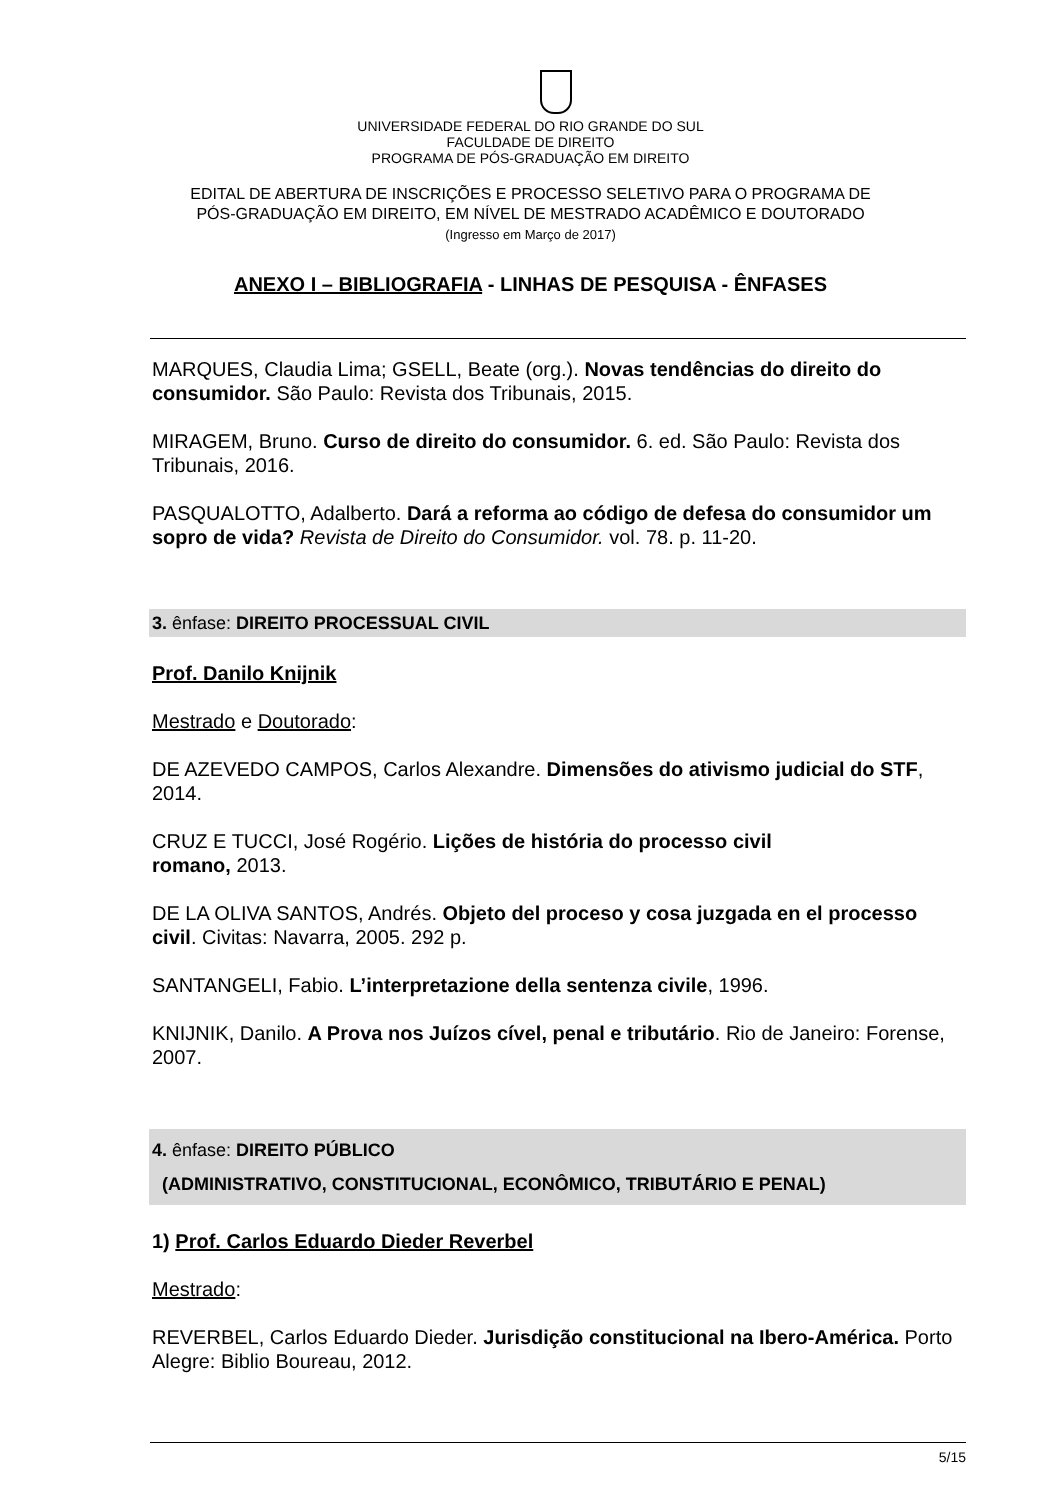UNIVERSIDADE FEDERAL DO RIO GRANDE DO SUL
FACULDADE DE DIREITO
PROGRAMA DE PÓS-GRADUAÇÃO EM DIREITO
EDITAL DE ABERTURA DE INSCRIÇÕES E PROCESSO SELETIVO PARA O PROGRAMA DE
PÓS-GRADUAÇÃO EM DIREITO, EM NÍVEL DE MESTRADO ACADÊMICO E DOUTORADO
(Ingresso em Março de 2017)
ANEXO I – BIBLIOGRAFIA - LINHAS DE PESQUISA - ÊNFASES
MARQUES, Claudia Lima; GSELL, Beate (org.). Novas tendências do direito do consumidor. São Paulo: Revista dos Tribunais, 2015.
MIRAGEM, Bruno. Curso de direito do consumidor. 6. ed. São Paulo: Revista dos Tribunais, 2016.
PASQUALOTTO, Adalberto. Dará a reforma ao código de defesa do consumidor um sopro de vida? Revista de Direito do Consumidor. vol. 78. p. 11-20.
3. ênfase: DIREITO PROCESSUAL CIVIL
Prof. Danilo Knijnik
Mestrado e Doutorado:
DE AZEVEDO CAMPOS, Carlos Alexandre. Dimensões do ativismo judicial do STF, 2014.
CRUZ E TUCCI, José Rogério. Lições de história do processo civil
romano, 2013.
DE LA OLIVA SANTOS, Andrés. Objeto del proceso y cosa juzgada en el processo civil. Civitas: Navarra, 2005. 292 p.
SANTANGELI, Fabio. L’interpretazione della sentenza civile, 1996.
KNIJNIK, Danilo. A Prova nos Juízos cível, penal e tributário. Rio de Janeiro: Forense, 2007.
4. ênfase: DIREITO PÚBLICO
(ADMINISTRATIVO, CONSTITUCIONAL, ECONÔMICO, TRIBUTÁRIO E PENAL)
1) Prof. Carlos Eduardo Dieder Reverbel
Mestrado:
REVERBEL, Carlos Eduardo Dieder. Jurisdição constitucional na Ibero-América. Porto Alegre: Biblio Boureau, 2012.
5/15